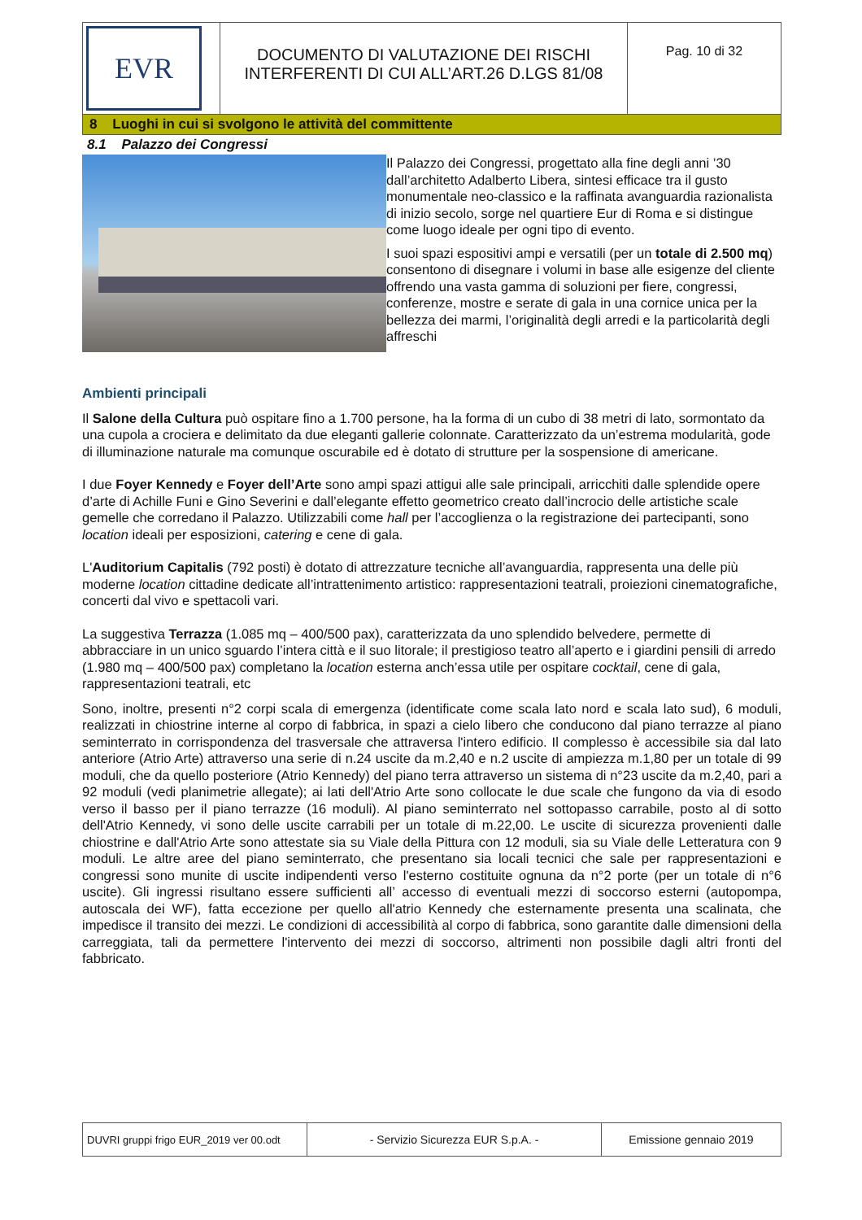| EVR | DOCUMENTO DI VALUTAZIONE DEI RISCHI INTERFERENTI DI CUI ALL’ART.26 D.LGS 81/08 | Pag. 10 di 32 |
8 Luoghi in cui si svolgono le attività del committente
8.1 Palazzo dei Congressi
Il Palazzo dei Congressi, progettato alla fine degli anni ’30 dall’architetto Adalberto Libera, sintesi efficace tra il gusto monumentale neo-classico e la raffinata avanguardia razionalista di inizio secolo, sorge nel quartiere Eur di Roma e si distingue come luogo ideale per ogni tipo di evento.
I suoi spazi espositivi ampi e versatili (per un totale di 2.500 mq) consentono di disegnare i volumi in base alle esigenze del cliente offrendo una vasta gamma di soluzioni per fiere, congressi, conferenze, mostre e serate di gala in una cornice unica per la bellezza dei marmi, l’originalità degli arredi e la particolarità degli affreschi
Ambienti principali
Il Salone della Cultura può ospitare fino a 1.700 persone, ha la forma di un cubo di 38 metri di lato, sormontato da una cupola a crociera e delimitato da due eleganti gallerie colonnate. Caratterizzato da un’estrema modularità, gode di illuminazione naturale ma comunque oscurabile ed è dotato di strutture per la sospensione di americane.
I due Foyer Kennedy e Foyer dell’Arte sono ampi spazi attigui alle sale principali, arricchiti dalle splendide opere d’arte di Achille Funi e Gino Severini e dall’elegante effetto geometrico creato dall’incrocio delle artistiche scale gemelle che corredano il Palazzo. Utilizzabili come hall per l’accoglienza o la registrazione dei partecipanti, sono location ideali per esposizioni, catering e cene di gala.
L'Auditorium Capitalis (792 posti) è dotato di attrezzature tecniche all’avanguardia, rappresenta una delle più moderne location cittadine dedicate all’intrattenimento artistico: rappresentazioni teatrali, proiezioni cinematografiche, concerti dal vivo e spettacoli vari.
La suggestiva Terrazza (1.085 mq – 400/500 pax), caratterizzata da uno splendido belvedere, permette di abbracciare in un unico sguardo l’intera città e il suo litorale; il prestigioso teatro all’aperto e i giardini pensili di arredo (1.980 mq – 400/500 pax) completano la location esterna anch’essa utile per ospitare cocktail, cene di gala, rappresentazioni teatrali, etc
Sono, inoltre, presenti n°2 corpi scala di emergenza (identificate come scala lato nord e scala lato sud), 6 moduli, realizzati in chiostrine interne al corpo di fabbrica, in spazi a cielo libero che conducono dal piano terrazze al piano seminterrato in corrispondenza del trasversale che attraversa l'intero edificio. Il complesso è accessibile sia dal lato anteriore (Atrio Arte) attraverso una serie di n.24 uscite da m.2,40 e n.2 uscite di ampiezza m.1,80 per un totale di 99 moduli, che da quello posteriore (Atrio Kennedy) del piano terra attraverso un sistema di n°23 uscite da m.2,40, pari a 92 moduli (vedi planimetrie allegate); ai lati dell'Atrio Arte sono collocate le due scale che fungono da via di esodo verso il basso per il piano terrazze (16 moduli). Al piano seminterrato nel sottopasso carrabile, posto al di sotto dell'Atrio Kennedy, vi sono delle uscite carrabili per un totale di m.22,00. Le uscite di sicurezza provenienti dalle chiostrine e dall'Atrio Arte sono attestate sia su Viale della Pittura con 12 moduli, sia su Viale delle Letteratura con 9 moduli. Le altre aree del piano seminterrato, che presentano sia locali tecnici che sale per rappresentazioni e congressi sono munite di uscite indipendenti verso l'esterno costituite ognuna da n°2 porte (per un totale di n°6 uscite). Gli ingressi risultano essere sufficienti all’ accesso di eventuali mezzi di soccorso esterni (autopompa, autoscala dei WF), fatta eccezione per quello all'atrio Kennedy che esternamente presenta una scalinata, che impedisce il transito dei mezzi. Le condizioni di accessibilità al corpo di fabbrica, sono garantite dalle dimensioni della carreggiata, tali da permettere l'intervento dei mezzi di soccorso, altrimenti non possibile dagli altri fronti del fabbricato.
| DUVRI gruppi frigo EUR_2019 ver 00.odt | - Servizio Sicurezza EUR S.p.A. - | Emissione gennaio 2019 |